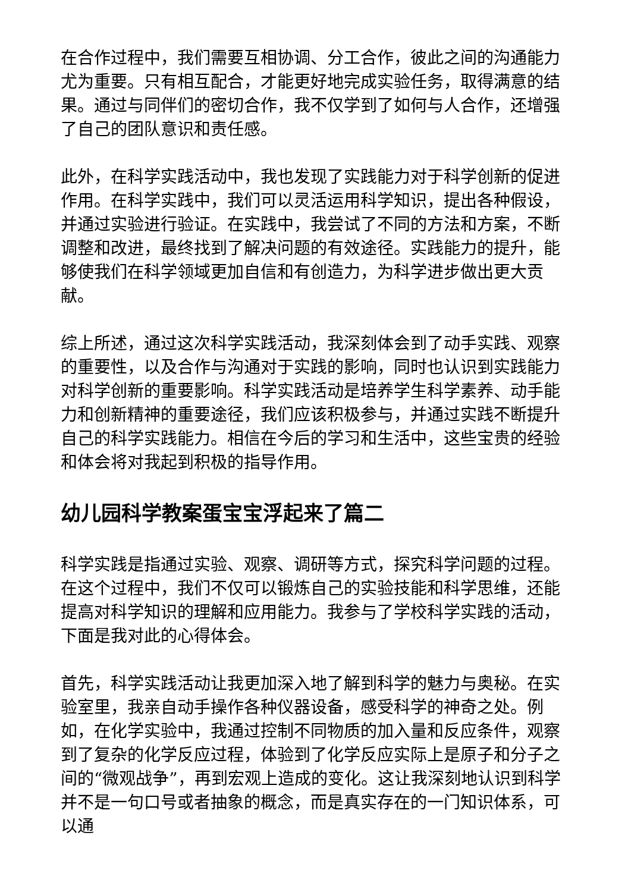在合作过程中，我们需要互相协调、分工合作，彼此之间的沟通能力尤为重要。只有相互配合，才能更好地完成实验任务，取得满意的结果。通过与同伴们的密切合作，我不仅学到了如何与人合作，还增强了自己的团队意识和责任感。
此外，在科学实践活动中，我也发现了实践能力对于科学创新的促进作用。在科学实践中，我们可以灵活运用科学知识，提出各种假设，并通过实验进行验证。在实践中，我尝试了不同的方法和方案，不断调整和改进，最终找到了解决问题的有效途径。实践能力的提升，能够使我们在科学领域更加自信和有创造力，为科学进步做出更大贡献。
综上所述，通过这次科学实践活动，我深刻体会到了动手实践、观察的重要性，以及合作与沟通对于实践的影响，同时也认识到实践能力对科学创新的重要影响。科学实践活动是培养学生科学素养、动手能力和创新精神的重要途径，我们应该积极参与，并通过实践不断提升自己的科学实践能力。相信在今后的学习和生活中，这些宝贵的经验和体会将对我起到积极的指导作用。
幼儿园科学教案蛋宝宝浮起来了篇二
科学实践是指通过实验、观察、调研等方式，探究科学问题的过程。在这个过程中，我们不仅可以锻炼自己的实验技能和科学思维，还能提高对科学知识的理解和应用能力。我参与了学校科学实践的活动，下面是我对此的心得体会。
首先，科学实践活动让我更加深入地了解到科学的魅力与奥秘。在实验室里，我亲自动手操作各种仪器设备，感受科学的神奇之处。例如，在化学实验中，我通过控制不同物质的加入量和反应条件，观察到了复杂的化学反应过程，体验到了化学反应实际上是原子和分子之间的“微观战争”，再到宏观上造成的变化。这让我深刻地认识到科学并不是一句口号或者抽象的概念，而是真实存在的一门知识体系，可以通